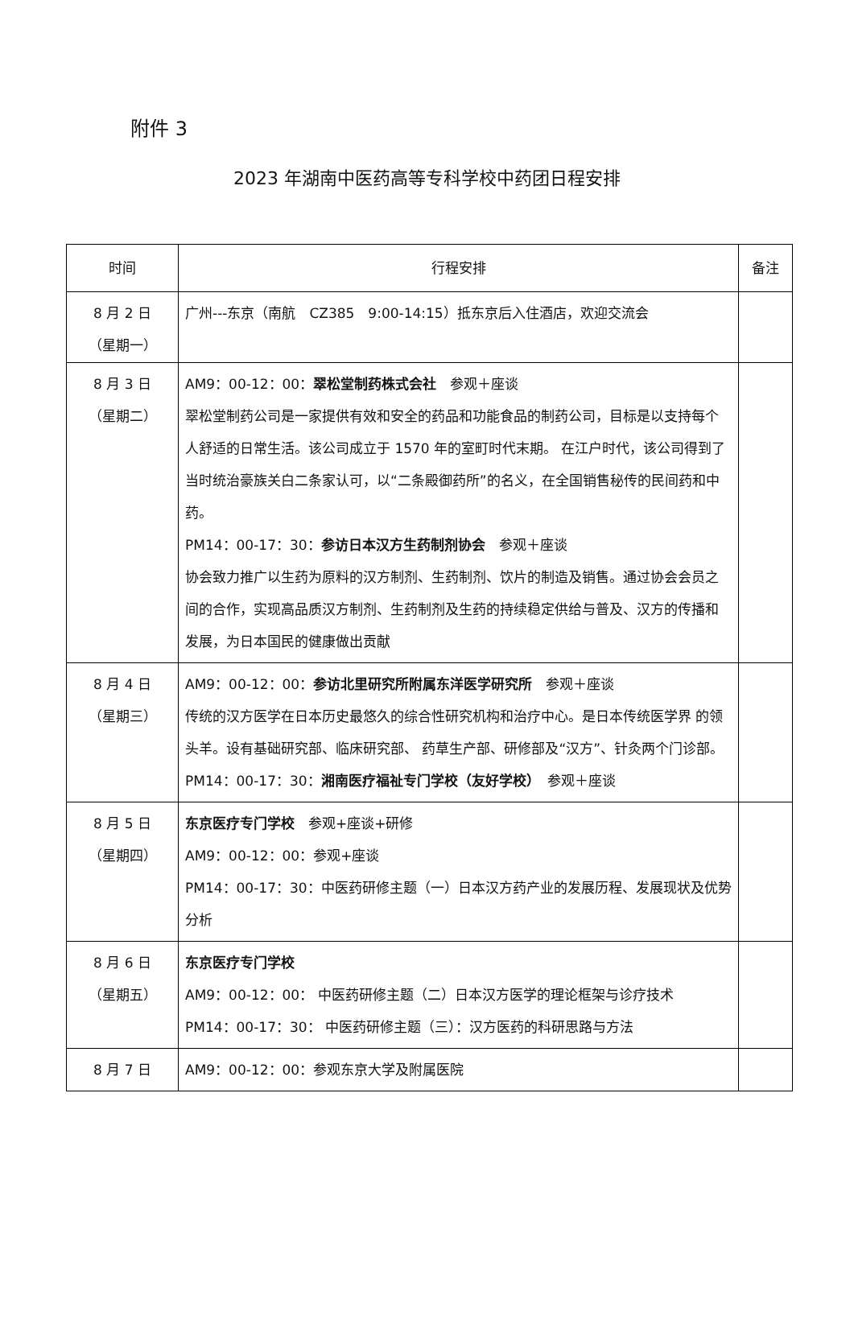附件 3
2023 年湖南中医药高等专科学校中药团日程安排
| 时间 | 行程安排 | 备注 |
| --- | --- | --- |
| 8 月 2 日 （星期一） | 广州---东京（南航 CZ385 9:00-14:15）抵东京后入住酒店，欢迎交流会 | |
| 8 月 3 日 （星期二） | AM9：00-12：00： 翠松堂制药株式会社 参观＋座谈 翠松堂制药公司是一家提供有效和安全的药品和功能食品的制药公司，目标是以支持每个人舒适的日常生活。该公司成立于 1570 年的室町时代末期。 在江户时代，该公司得到了当时统治豪族关白二条家认可，以“二条殿御药所”的名义，在全国销售秘传的民间药和中药。 PM14：00-17：30： 参访日本汉方生药制剂协会 参观＋座谈 协会致力推广以生药为原料的汉方制剂、生药制剂、饮片的制造及销售。通过协会会员之间的合作，实现高品质汉方制剂、生药制剂及生药的持续稳定供给与普及、汉方的传播和发展，为日本国民的健康做出贡献 | |
| 8 月 4 日 （星期三） | AM9：00-12：00： 参访北里研究所附属东洋医学研究所 参观＋座谈 传统的汉方医学在日本历史最悠久的综合性研究机构和治疗中心。是日本传统医学界 的领头羊。设有基础研究部、临床研究部、 药草生产部、研修部及“汉方”、针灸两个门诊部。 PM14：00-17：30： 湘南医疗福祉专门学校（友好学校） 参观＋座谈 | |
| 8 月 5 日 （星期四） | 东京医疗专门学校 参观+座谈+研修 AM9：00-12：00：参观+座谈 PM14：00-17：30：中医药研修主题（一）日本汉方药产业的发展历程、发展现状及优势分析 | |
| 8 月 6 日 （星期五） | 东京医疗专门学校 AM9：00-12：00： 中医药研修主题（二）日本汉方医学的理论框架与诊疗技术 PM14：00-17：30： 中医药研修主题（三）：汉方医药的科研思路与方法 | |
| 8 月 7 日 | AM9：00-12：00：参观东京大学及附属医院 | |